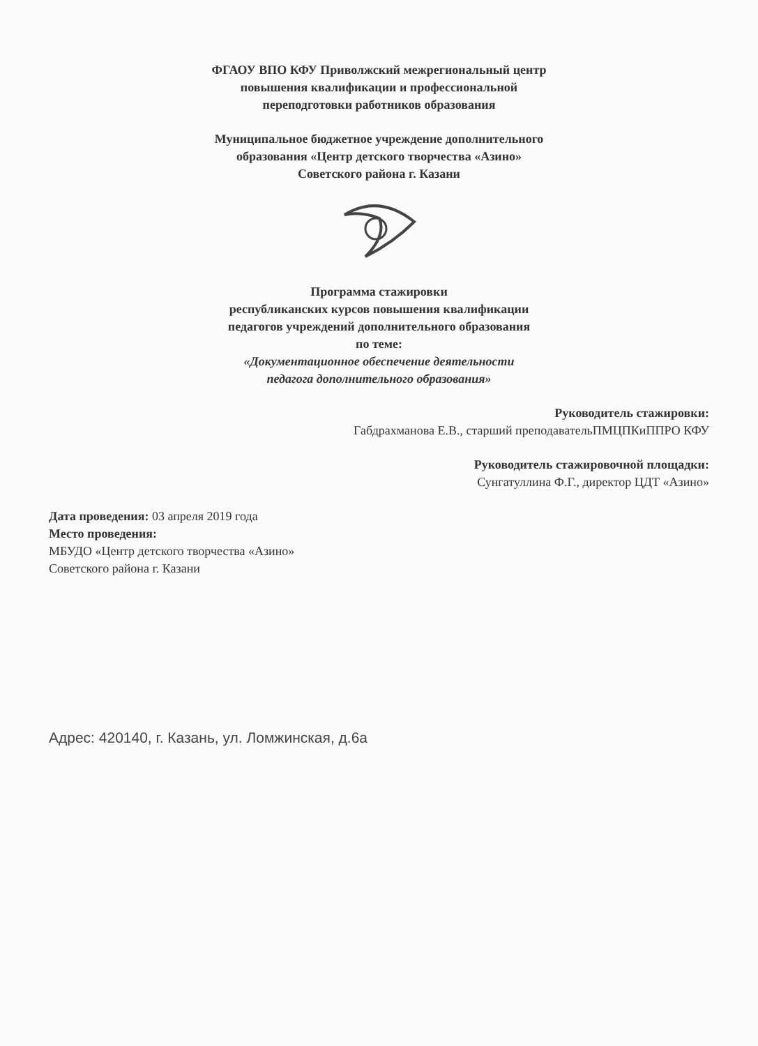ФГАОУ ВПО КФУ Приволжский межрегиональный центр
повышения квалификации и профессиональной
переподготовки работников образования
Муниципальное бюджетное учреждение дополнительного
образования «Центр детского творчества «Азино»
Советского района г. Казани
Программа стажировки
республиканских курсов повышения квалификации
педагогов учреждений дополнительного образования
по теме:
«Документационное обеспечение деятельности
педагога дополнительного образования»
Руководитель стажировки:
Габдрахманова Е.В., старший преподавательПМЦПКиППРО КФУ
Руководитель стажировочной площадки:
Сунгатуллина Ф.Г., директор ЦДТ «Азино»
Дата проведения: 03 апреля 2019 года
Место проведения:
МБУДО «Центр детского творчества «Азино»
Советского района г. Казани
Адрес: 420140, г. Казань, ул. Ломжинская, д.6а